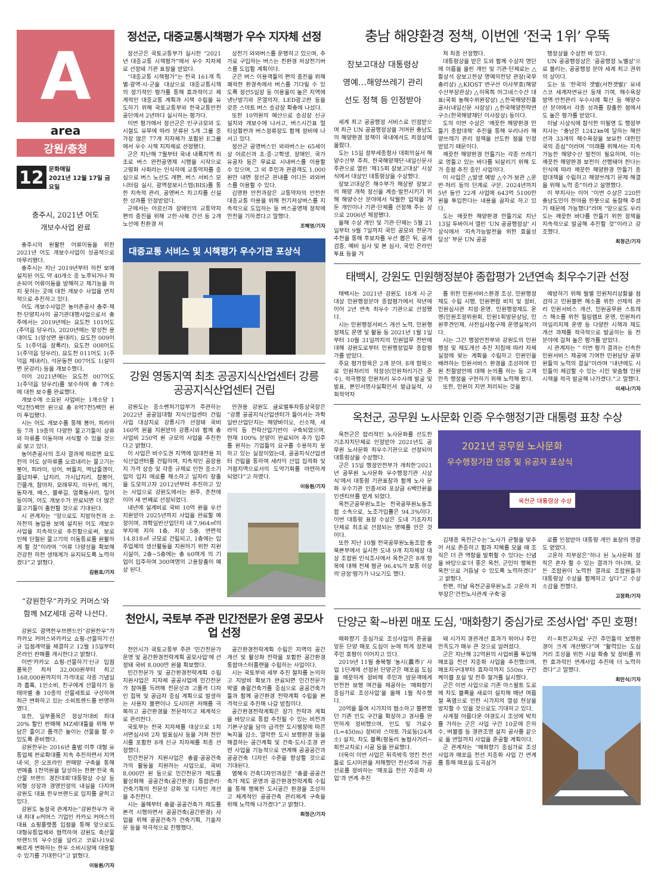A
area
강원/충청
12
문화매일
2021년 12월 17일 금요일
충주시, 2021년 어도
개보수사업 완료
충주시의 원활한 어류이동을 위한 2021년 어도 개보수사업이 성공적으로 마무리됐다.
충주시는 지난 2019년부터 하천 보에 설치된 어도 약 40개소 중 노후되거나 파손되어 어류이동을 방해하고 제기능을 하지 못하는 곳에 대한 개보수 사업을 연차적으로 추진하고 있다.
어도 개보수사업은 농어촌공사 충주·제천·단양지사의 공기관대행사업으로서 충주에서는 2019년에는 요도천 101어도(주덕읍 당우리), 2020년에는 앙성천 용대어도 1(앙성면 용대리), 요도천 009어도 1(주덕읍 장록리), 요도천 008어도 1(주덕읍 당우리), 요도천 011어도 1(주덕읍 제내리), 석문동천 007어도 1(살미면 문강리) 등을 개보수했다.
이어 2021년에는 요도천 007어도 1(주덕읍 당우리)를 보수하며 총 7개소에 대한 보수를 완료했다.
개보수에 소요된 사업비는 1개소당 1억2천5백만 원으로 총 8억7천5백만 원이 투입됐다.
시는 어도 개보수를 통해 붕어, 피라미 등 7과 19종의 다양한 물고기들이 상류와 하류를 이동하며 서식할 수 있을 것으로 보고 있다.
농어촌공사의 조사 결과에 따르면 요도천의 어도 상하류를 오르내리는 물고기는 붕어, 피라미, 잉어, 버들치, 떡납줄갱이, 줄납자루, 납지리, 가시납지리, 참붕어, 긴몰개, 참마자, 모래무지, 미꾸리, 메기, 동자개, 배스, 블루길, 얼룩동사리, 밀어 등이며, 어도 개보수가 완료되면 더 많은 물고기들이 출현할 것으로 기대된다.
시 관계자는 “앞으로도 지방하천과 소하천의 농업용 보에 설치된 어도 개보수사업을 지속적으로 추진함으로써, 보로 인해 단절된 물고기의 이동통로를 원활하게 할 것”이라며 “어류 다양성을 확보해 건강한 하천 생태계가 유지되도록 노력하겠다”고 밝혔다.
김원호/기자
“강원한우”카카오 커머스'와
함께 MZ세대 공략 나선다.
강원도 광역한우브랜드인“강원한우”가 카카오 커머스와카카오 쇼핑-선물하기'신규 입점계약을 체결하고 12월 15일부터 온라인 판매를 개시한다고 밝혔다.
이번'카카오 쇼핑-선물하기'신규 입점 품목은 최저 32,000원부터 최고 168,000원까지의 가격대로 각종 기념일과 흡혹, 1인소비, 친구에게 선물하기 등 테마별 총 10종의 선물세트로 구성하여 최근 변화하고 있는 소비트렌드를 반영하였다.
또한, 일부품목은 정상가대비 최대 20% 할인 판매해 MZ세대들을 위해 부담은 줄이고 품격은 높이는 선물을 할 수 있도록 준비했다.
강원한우는 2016년 출범 이후 대형 유통업체 판로확대를 지속 추진하면서 지역 내·외, 온·오프라인 판매망 구축을 통해 연매출 1천억원을 달성하는 한편'전국 축산물 브랜드 경진대회'대통령상 수상 등 외형 성장과 경영안정의 내실을 다지며 강원도 대표 한우브랜드로 입지를 굳히고 있다.
강원도 농정국 관계자는“강원한우가 국내 최대 e커머스 기업인 카카오 커머스의 대표 쇼핑플랫폼 입점을 통해 앞으로도 대형유통업체와 협력하여 강원도 축산물 브랜드의 우수성을 알리고 코로나19로 빠르게 변화하는 한우 소비시장에 대응할 수 있기를 기대한다”고 밝혔다.
이동원/기자
정선군, 대중교통시책평가 우수 지자체 선정
정선군은 국토교통부가 실시한 “2021년 대중교통 시책평가”에서 우수 지자체로 선정돼 기관 표창을 받았다.
“대중교통 시책평가”는 전국 161개 특별·광역·시·군을 대상으로 대중교통시책의 정기적인 평가를 통해 효과적이고 체계적인 대중교통 계획과 시책 수립을 유도하기 위해 국토교통부와 한국교통안전공단에서 2년마다 실시하는 평가다.
이번 평가에서 정선군은 인구규모와 도시철도 유무에 따라 분류된 5개 그룹 중 가장 많은 77개 지자체가 포함된 E그룹에서 우수 시책 지자체로 선정됐다.
군은 지난해 7월부터 국내 내륙지역 최초로 버스 완전공영제 시행을 시작으로 고령화 사회라는 인식하에 교통약자를 중심으로 버스 노선도 개편, 버스 서비스 모니터링 실시, 광역정보시스템(BIS)를 통한 지속적 관리, 공영버스 차고지를 신설한 성과를 인정받았다.
군에서는 어르신과 장애인의 교통약자 편의 증진을 위해 고한·사북 간선 등 2개 노선에 친환경 저
상전기 와와버스를 운행하고 있으며, 추가로 구입하는 버스는 친환경 저상전기버스를 도입할 계획이다.
군은 버스 이용객들의 편의 증진을 위해 쾌적한 환경속에서 버스를 기다릴 수 있도록 정선5일장 등 이용율이 높은 지역에 냉난방기와 온열의자, LED광고판 등을 갖춘 스마트 버스 승강장 확충에 나섰다.
또한 10억원의 예산으로 승강장 신규 설치와 개보수에 나서고, 버스시간표 멀티상황판과 버스정류장도 함께 정비에 나서고 있다.
정선군 공영버스인 와와버스는 65세이상 어르신과 초·중·고학생, 장애인, 국가유공자 등은 무료로 시내버스를 이용할 수 있으며, 그 외 주민과 관광객도 1,000원만 내면 정선군 관내를 어디든 와와버스를 이용할 수 있다.
김영환 안전과장은 교통약자의 안전한 대중교통 이용을 위해 전기저상버스를 지속적으로 도입하는 등 버스공영제 정착에 만전을 기하겠다고 말했다.
조혜영/기자
대중교통 서비스 및 시책평가 우수기관 포상식
강원 영동지역 최초 공공지식산업센터 강릉
공공지식산업센터 건립
강원도는 중소벤처기업부가 주관하는 2022년 공공임대형 지식산업센터 건립사업 대상지로 강릉시가 선정돼 국비 160억 원을 지원받아 강릉시와 함께 총사업비 250억 원 규모의 사업을 추진한다고 밝혔다.
이 사업은 비수도권 지역에 임대전용 지식산업센터를 건립하여, 지속적인 공장용지 가격 상승 및 각종 규제로 인한 중소기업의 입지 애로를 해소하고 일자리 창출을 도모하고자 2012년부터 추진하고 있는 사업으로 강원도에서는 원주, 춘천에 이어 세 번째로 선정되었다.
내년에 설계비로 국비 10억 원을 우선 지원받아 2025년까지 사업을 완료할 예정이며, 과학일반산업단지 내 7,964㎡의 부지에 지하 1층, 지상 5층, 연면적 14,818㎡ 규모로 건립되고, 1층에는 입주업체의 생산활동을 지원하기 위한 지원시설이, 2층~5층에는 총 60여개 의 기업이 입주하여 300여명의 고용창출이 예상 된다.
안권용 강원도 글로벌투자통상국장은 “강릉 공공지식산업센터가 들어서는 과학일반산업단지는 해양바이오, 신소재, 세라믹 등 전략산업기반이 구축되었으며, 현재 100% 분양이 완료되어 추가 입주를 원하는 기업들의 요구를 수용하지 못하고 있는 실정이었는데, 공공지식산업센터 건립을 통하여 세라믹 산업 집적화 및 거점지역으로서의 도약기회를 마련하게 되었다”고 하였다.
이동원/기자
천안시, 국토부 주관 민간전문가 운영 공모사업 선정
천안시가 국토교통부 주관 '민간전문가 운영 및 공간환경전략계획 공모사업'에 선정돼 국비 8,000만 원을 확보했다.
민간전문가 및 공간환경전략계획 수립 지원사업은 지자체 공공사업에 민간전문가 참여를 독려해 전문성과 고품격 디자인 접목 및 공급자 중심 계획으로 발생하는 사용자 불편이나 도시미관 저해를 극복하고 공간환경을 전문적이고 체계적으로 관리한다.
국토부는 전국 지자체를 대상으로 1차 서면심사와 2차 발표심사 등을 거쳐 천안시를 포함한 8개 신규 지자체를 최종 선정했다.
민간전문가 지원사업은 총괄·공공건축가의 활동을 지원하는 사업으로, 국비 8,000만 원 등으로 민간전문가 제도를 활성화해 공공건축(공간환경) 통합관리·건축기획의 전문성 강화 및 디자인 개선을 추진한다.
시는 올해부터 총괄·공공건축가 제도를 본격 시행하면서 공공건축(공간환경) 사업을 위해 공공건축가 건축기획, 기술자문 등을 적극적으로 진행했다.
공간환경전략계획 수립은 지역의 공간개선 및 활성화 전략을 포함한 공간환경 통합마스터플랜을 수립하는 사업이다.
시는 국토부와 세부 추진 절차를 논의하고 지방비 확보가 완료되면 민간전문가 박엘 총괄건축가를 중심으로 공공건축가들과 함께 공간환경 전략계획 수립을 본격적으로 추진해 나갈 방침이다.
공간환경전략계획은 장기 전략과 계획을 바탕으로 통합 추진될 수 있는 비전과 기본구상을 담아 급격한 도시팽창에 따른 녹지율 감소, 열악한 도시 보행환경 등을 해결하는 공간계획 및 건축·도시·조경 관련 사업을 기능적으로 연계해 공공공간과 공공건축 디자인 수준을 향상할 것으로 기대된다.
염혜숙 건축디자인과장은 “총괄·공공건축가 제도 운영과 공간환경전략계획 수립을 통해 행복한 도시공간 환경을 조성하고 체계적인 공공건축 관리체계 구축을 위해 노력해 나가겠다”고 밝혔다.
최정근/기자
충남 해양환경 정책, 이번엔 ‘전국 1위’ 우뚝
장보고대상 대통령상
영예…해양쓰레기 관리
선도 정책 등 인정받아
세계 최고 공공행정 서비스로 인정받으며 최근 UN 공공행정상을 거머쥔 충남도의 해양환경 정책이 국내에서도 최정상에 올랐다.
도는 15일 정부세종청사 대회의실서 해양수산부 주최, 한국해양재단·내일신문사 주관으로 열린 ‘제15회 장보고대상’ 시상식에서 대상인 대통령상을 수상했다.
장보고대상은 해수부가 해상왕 장보고의 해양 개척 정신을 계승·발전시키기 위해 해양수산 분야에서 탁월한 업적을 거둔 개인이나 기관·단체를 선정해 주는 상으로 2006년 제정됐다.
올해 수상 개인 및 기관·단체는 5월 21일부터 9월 7일까지 국민 공모와 전문가 추천을 통해 후보자를 우선 뽑은 뒤, 공개 검증, 예비 심사 및 본 심사, 국민 온라인 투표 등을 거
쳐 최종 선정했다.
대통령상을 받은 도와 함께 수상자 명단에 이름을 올린 개인 및 기관·단체로는 △황상석 장보고한상 명예의전당 관장(국무총리상) △KIOST 연구선 이사부호(해양수산부장관상) △허옥희 아그네스수산 대표(국회 농해수위원장상) △한국해양진흥공사(내일신문 사장상) △한국해양전략연구소(한국해양재단 이사장상) 등이다.
도의 이번 수상은 ‘깨끗한 해양환경 만들기 종합대책’ 추진을 통해 우리나라 해양쓰레기 관리 정책을 선도한 점을 인정받았기 때문이다.
깨끗한 해양환경 만들기는 각종 쓰레기로 멍들고 있는 바다를 되살리기 위해 도가 중점 추진 중인 사업이다.
이 사업은 △발생 예방 △수거·보관 △운반·처리 등의 단계로 구분, 2024년까지 5년 동안 22개 사업에 643억 5100만 원을 투입한다는 내용을 골자로 하고 있다.
도는 깨끗한 해양환경 만들기로 지난 13일 두바이서 열린 ‘UN 공공행정상’ 시상식에서 ‘지속가능발전을 위한 효율성 달성’ 부문 UN 공공
행정상을 수상한 바 있다.
UN 공공행정상은 ‘공공행정 노벨상’으로 불리는, 공공행정 분야 세계 최고 권위의 상이다.
도는 또 ‘한국의 갯벌(서천갯벌)’ 유네스코 세계자연유산 등재 기여, 해수욕장 방역·안전관리 우수사례 확산 등 해양수산 분야에서 각종 성과를 창출한 점에서도 높은 평가를 받았다.
이날 시상식에 참석한 이필영 도 행정부지사는 “충남은 1242㎞에 달하는 해안선과 33개의 해수욕장을 보유한 대한민국의 중심”이라며 “미래를 위해서는 지속가능한 해양수산 발전이 필요하며, 이는 깨끗한 해양환경 보전이 선행돼야 한다는 인식에 따라 깨끗한 해양환경 만들기 종합대책을 수립하고 해양쓰레기 문제 해결을 위해 노력 중”이라고 설명했다.
이 부지사는 이어 “이번 수상은 220만 충남도민이 한마음 한뜻으로 동참해 주셨기 때문에 가능했다”라며 “앞으로도 우리 도는 깨끗한 바다를 만들기 위한 정책을 지속적으로 발굴해 추진할 것”이라고 강조했다.
최정근/기자
태백시, 강원도 민원행정분야 종합평가 2년연속 최우수기관 선정
태백시는 2021년 강원도 18개 시·군대상 민원행정분야 종합평가에서 작년에 이어 2년 연속 최우수 기관으로 선정됐다.
시는 민원행정서비스 개선 노력, 민원행정제도 운영 및 활동 등 2021년 1월 1일부터 10월 31일까지의 민원업무 전반에 대해 강원도로부터 민원행정업무 종합평가를 받았다.
주요 평가항목은 2개 분야, 8개 항목으로 민원처리의 적정성(민원처리기간 준수), 적극행정 민원처리 우수사례 발굴 및 발표, 본인서명사실확인서 발급실적, 사회적약자
를 위한 민원서비스환경 조성, 민원행정제도 수립 시행, 민원편람 비치 및 정비, 민원심사관 지정·운영, 민원행정제도 운영(민원조정위원회, 민원1회방문상담, 민원후견인제, 사전심사청구제 운영실적)이다.
시는 그간 행정안전부와 강원도의 민원행정 및 제도개선 추진 지침에 따라 자체 실정에 맞는 계획을 수립하고 민원인을 배려하는 민원서비스 환경을 조성하며 민원 친절방안에 대해 논의를 하는 등 고객만족 행정을 구현하기 위해 노력해 왔다.
또한, 민원이 지연 처리되는 것을
예방하기 위해 월별 민원처리상황을 점검하고 민원불편 해소를 위한 선제적 관리 민원서비스 개선, 민원공무원 스트레스 해소를 위한 힐링캠프 운영, 민원처리 마일리지제 운영 등 다양한 시책과 제도개선 과제를 적극적으로 발굴하는 등 전 분야에 걸쳐 높은 평가를 받았다.
시 관계자는 “ 이번 평가 결과는 신속한 민원서비스 제공에 기여한 민원담당 공무원들의 노력의 결실”이라며 “내년에도 시민들이 체감할 수 있는 시민 맞춤형 민원 시책을 적극 발굴해 나가겠다.”고 말했다.
이세나/기자
옥천군, 공무원 노사문화 인증 우수행정기관 대통령 표창 수상
옥천군은 합리적인 노사문화를 선도한 기초자치단체로 인정받아 2021년도 공무원 노사문화 최우수기관으로 선정되어 대통령상을 수상했다.
군은 15일 행정안전부가 개최한'2021년 공무원 노사문화 우수행정기관 시상식'에서 대통령 기관표창과 함께 노사 문화 우수기관 인증서와 포상금 6백만원을 인센티브를 얻게 되었다.
옥천군공무원노조는 전국공무원노동조합 소속으로, 노조가입률은 94.3%이다. 이번 대통령 표창 수상은 도내 기초자치단체로 최초로 선정되는 영예를 안은 것이다.
또한 지난 10월 전국공무원노동조합 충북본부에서 실시한 도내 9개 지자체장 대상 조합원 인식조사에서 옥천군은 8개 항목에 대해 전체 평균 96.4%가 보통 이상의'긍정'평가가 나오기도 했다.
2021년 공무원 노사문화
우수행정기관 인증 및 유공자 포상식
옥천군 대통령상 수상
김재종 옥천군수는“노사가 균형을 맞추어 서로 존중하고 힘과 지혜를 모을 때 조직은 더 큰 역량을 발휘할 수 있다는 신념을 바탕으로'더 좋은 옥천, 군민이 행복한 옥천'으로 거듭날 수 있도록 노력하겠다”고 밝혔다.
한편, 이날 옥천군공무원노조 고운하 지부장은'건전노사관계 구축'공
로를 인정받아 대통령 개인 표창의 영광도 얻었다.
고운하 지부장은“하나 된 노사문화 정착은 혼자 할 수 있는 결과가 아니며, 모든 조합원이 노력한 결과로 조합원들과 대통령상 수상을 함께하고 싶다”고 수상소감을 전했다.
고정화/기자
단양군 확~바뀐 매포 도심, '매화향기 중심가로 조성사업' 주민 호평!
매화향기 중심가로 조성사업의 준공을 앞둔 단양 매포 도심이 눈에 띄게 정돈돼 주민 호평이 이어지고 있다.
2019년 11월 충북형 ‘농시(農市)’ 사업 1단계에 선정된 단양군은 매포읍 도심을 깨끗하게 정비해 주민과 방문객에게 안전한 보행 여건을 제공하는 ‘매화향기 중심가로 조성사업’을 올해 1월 착수했다.
20억을 들여 시가지의 협소하고 불편했던 기존 인도 구간을 확장하고 경사를 완만하게 정비했으며, 인도 및 가로수(L=450m) 정비와 스마트 가로등(24개소) 설치, 차도 블록(평동리 농협사거리~회전교차로) 시공 등을 완료했다.
더욱이 이번 사업은 뒤죽박죽 엉킨 전선들로 도시미관을 저해했던 전신주와 가공선로를 정비하는 ‘매포읍 전선 지중화 사업’과 연계 추진
돼 시가지 경관개선 효과가 뛰어나 주민 만족도가 매우 큰 것으로 알려졌다.
군은 지난해 32억원의 사업비를 투입해 매포읍 전선 지중화 사업을 추진했으며, 매포지구대부터 효자각까지 550m 구간 케이블 포설 및 전주 철거를 실시했다.
군은 이번 사업으로 기존 아스팔트 도로에 차도 블록을 새로이 설치해 매년 여름철 폭염으로 인한 시가지의 열섬 현상을 방지할 수 있을 것으로도 기대하고 있다.
사계절 아름다운 야경도시 조성에 박차를 가하는 군은 사업 구간 10곳에 은하수, 버블볼 등 경관조명 설치 공사를 끝으로 올 연말까지 사업을 준공할 계획이다.
군 관계자는 “매화향기 중심가로 조성사업과 매포읍 전선 지중화 사업 간 연계를 통해 매포읍 도곡삼거
리~회전교차로 구간 주민들의 보행환경이 크게 개선됐다”며 “활력있는 도심 거리 조성을 위한 시설 확충 및 정비를 위한 효과적인 연계사업 추진에 더 노력하겠다”고 말했다.
최만식/기자